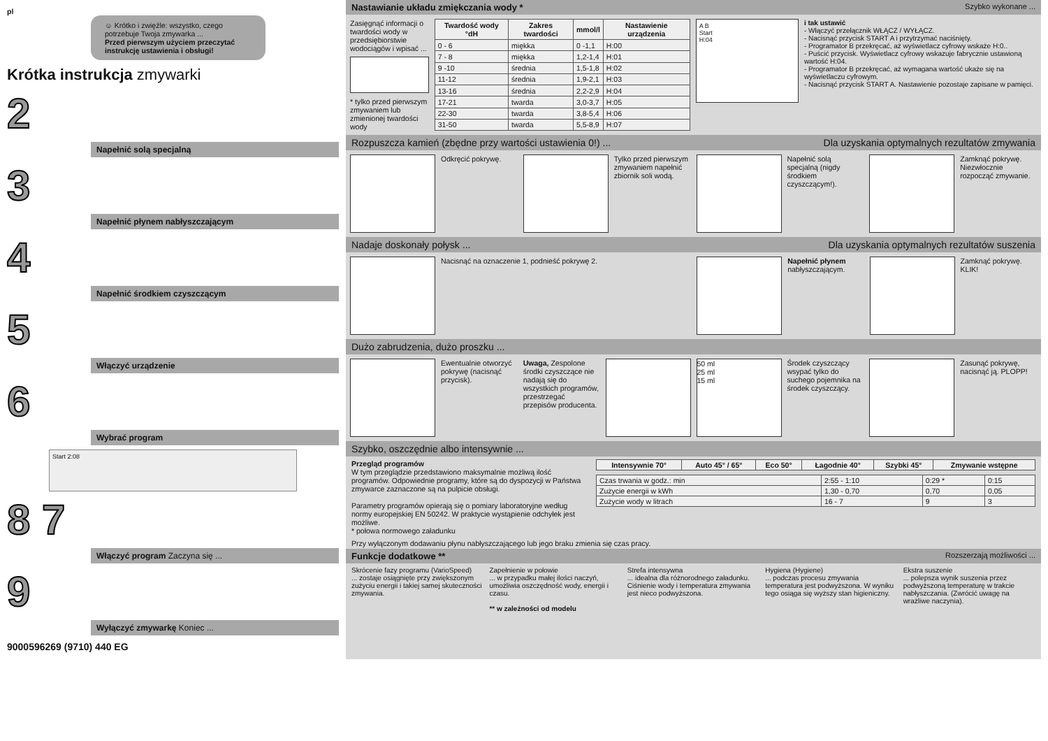pl
☺ Krótko i zwięźle: wszystko, czego potrzebuje Twoja zmywarka ...
Przed pierwszym użyciem przeczytać instrukcję ustawienia i obsługi!
Krótka instrukcja zmywarki
2
Napełnić solą specjalną
3
Napełnić płynem nabłyszczającym
4
Napełnić środkiem czyszczącym
5
Włączyć urządzenie
6
Wybrać program
Start 2:08
8 7
Włączyć program Zaczyna się ...
9
Wyłączyć zmywarkę Koniec ...
9000596269 (9710) 440 EG
Nastawianie układu zmiękczania wody * Szybko wykonane ...
Zasięgnąć informacji o twardości wody w przedsiębiorstwie wodociągów i wpisać ...
* tylko przed pierwszym zmywaniem lub zmienionej twardości wody
| Twardość wody °dH | Zakres twardości | mmol/l | Nastawienie urządzenia |
| --- | --- | --- | --- |
| 0 - 6 | miękka | 0 -1,1 | H:00 |
| 7 - 8 | miękka | 1,2-1,4 | H:01 |
| 9 -10 | średnia | 1,5-1,8 | H:02 |
| 11-12 | średnia | 1,9-2,1 | H:03 |
| 13-16 | średnia | 2,2-2,9 | H:04 |
| 17-21 | twarda | 3,0-3,7 | H:05 |
| 22-30 | twarda | 3,8-5,4 | H:06 |
| 31-50 | twarda | 5,5-8,9 | H:07 |
A B
Start
H:04
i tak ustawić
- Włączyć przełącznik WŁĄCZ / WYŁĄCZ.
- Nacisnąć przycisk START A i przytrzymać naciśnięty.
- Programator B przekręcać, aż wyświetlacz cyfrowy wskaże H:0..
- Puścić przycisk. Wyświetlacz cyfrowy wskazuje fabrycznie ustawioną wartość H:04.
- Programator B przekręcać, aż wymagana wartość ukaże się na wyświetlaczu cyfrowym.
- Nacisnąć przycisk START A. Nastawienie pozostaje zapisane w pamięci.
Rozpuszcza kamień (zbędne przy wartości ustawienia 0!) ... Dla uzyskania optymalnych rezultatów zmywania
Odkręcić pokrywę. Tylko przed pierwszym zmywaniem napełnić zbiornik soli wodą.
Napełnić solą specjalną (nigdy środkiem czyszczącym!).
Zamknąć pokrywę. Niezwłocznie rozpocząć zmywanie.
Nadaje doskonały połysk ... Dla uzyskania optymalnych rezultatów suszenia
Nacisnąć na oznaczenie 1, podnieść pokrywę 2. Napełnić płynem nabłyszczającym.
Zamknąć pokrywę. KLIK!
Dużo zabrudzenia, dużo proszku ...
Ewentualnie otworzyć pokrywę (nacisnąć przycisk).
Uwaga, Zespolone środki czyszczące nie nadają się do wszystkich programów, przestrzegać przepisów producenta.
50 ml
25 ml
15 ml
Środek czyszczący wsypać tylko do suchego pojemnika na środek czyszczący.
Zasunąć pokrywę, nacisnąć ją. PLOPP!
Szybko, oszczędnie albo intensywnie ...
Przegląd programów
W tym przeglądzie przedstawiono maksymalnie możliwą ilość programów. Odpowiednie programy, które są do dyspozycji w Państwa zmywarce zaznaczone są na pulpicie obsługi.
Parametry programów opierają się o pomiary laboratoryjne według normy europejskiej EN 50242. W praktycie wystąpienie odchyłek jest możliwe.
* połowa normowego załadunku
| Intensywnie 70° | Auto 45° / 65° | Eco 50° | Łagodnie 40° | Szybki 45° | Zmywanie wstępne |
| --- | --- | --- | --- | --- | --- |
| Czas trwania w godz.: min | 2:55 - 1:10 | 0:29 * | 0:15 |
| Zużycie energii w kWh | 1,30 - 0,70 | 0,70 | 0,05 |
| Zużycie wody w litrach | 16 - 7 | 9 | 3 |
Przy wyłączonym dodawaniu płynu nabłyszczającego lub jego braku zmienia się czas pracy.
Funkcje dodatkowe ** Rozszerzają możliwości ...
Skrócenie fazy programu (VarioSpeed)
... zostaje osiągnięte przy zwiększonym zużyciu energii i takiej samej skuteczności zmywania.
Zapełnienie w połowie
... w przypadku małej ilości naczyń, umożliwia oszczędność wody, energii i czasu.
** w zależności od modelu
Strefa intensywna
... idealna dla różnorodnego załadunku. Ciśnienie wody i temperatura zmywania jest nieco podwyższona.
Hygiena (Hygiene)
... podczas procesu zmywania temperatura jest podwyższona. W wyniku tego osiąga się wyższy stan higieniczny.
Ekstra suszenie
... polepsza wynik suszenia przez podwyższoną temperaturę w trakcie nabłyszczania. (Zwrócić uwagę na wrażliwe naczynia).